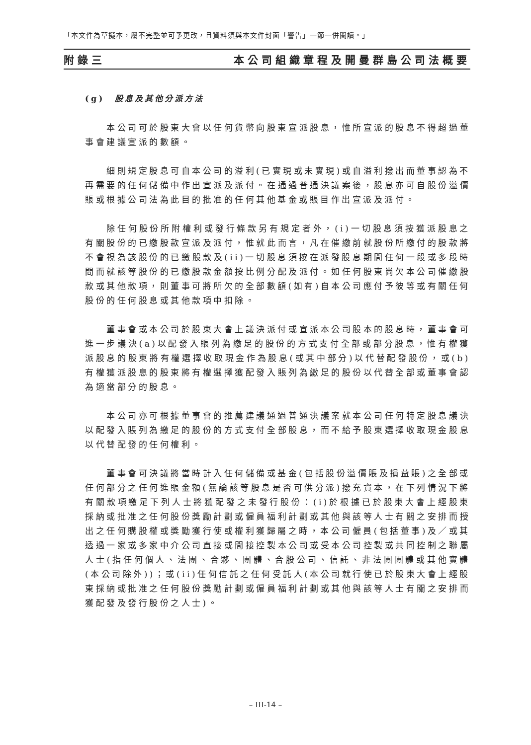「本文件為草擬本，屬不完整並可予更改，且資料須與本文件封面「警告」一節一併閱讀。」
附錄三 本公司組織章程及開曼群島公司法概要
(g) 股息及其他分派方法
本公司可於股東大會以任何貨幣向股東宣派股息，惟所宣派的股息不得超過董事會建議宣派的數額。
細則規定股息可自本公司的溢利(已實現或未實現)或自溢利撥出而董事認為不再需要的任何儲備中作出宣派及派付。在通過普通決議案後，股息亦可自股份溢價賬或根據公司法為此目的批准的任何其他基金或賬目作出宣派及派付。
除任何股份所附權利或發行條款另有規定者外，(i)一切股息須按獲派股息之有關股份的已繳股款宣派及派付，惟就此而言，凡在催繳前就股份所繳付的股款將不會視為該股份的已繳股款及(ii)一切股息須按在派發股息期間任何一段或多段時間而就該等股份的已繳股款金額按比例分配及派付。如任何股東尚欠本公司催繳股款或其他款項，則董事可將所欠的全部數額(如有)自本公司應付予彼等或有關任何股份的任何股息或其他款項中扣除。
董事會或本公司於股東大會上議決派付或宣派本公司股本的股息時，董事會可進一步議決(a)以配發入賬列為繳足的股份的方式支付全部或部分股息，惟有權獲派股息的股東將有權選擇收取現金作為股息(或其中部分)以代替配發股份，或(b)有權獲派股息的股東將有權選擇獲配發入賬列為繳足的股份以代替全部或董事會認為適當部分的股息。
本公司亦可根據董事會的推薦建議通過普通決議案就本公司任何特定股息議決以配發入賬列為繳足的股份的方式支付全部股息，而不給予股東選擇收取現金股息以代替配發的任何權利。
董事會可決議將當時計入任何儲備或基金(包括股份溢價賬及損益賬)之全部或任何部分之任何進賬金額(無論該等股息是否可供分派)撥充資本，在下列情況下將有關款項繳足下列人士將獲配發之未發行股份：(i)於根據已於股東大會上經股東採納或批准之任何股份獎勵計劃或僱員福利計劃或其他與該等人士有關之安排而授出之任何購股權或獎勵獲行使或權利獲歸屬之時，本公司僱員(包括董事)及／或其透過一家或多家中介公司直接或間接控製本公司或受本公司控製或共同控制之聯屬人士(指任何個人、法團、合夥、團體、合股公司、信託、非法團團體或其他實體(本公司除外))；或(ii)任何信託之任何受託人(本公司就行使已於股東大會上經股東採納或批准之任何股份獎勵計劃或僱員福利計劃或其他與該等人士有關之安排而獲配發及發行股份之人士)。
– III-14 –